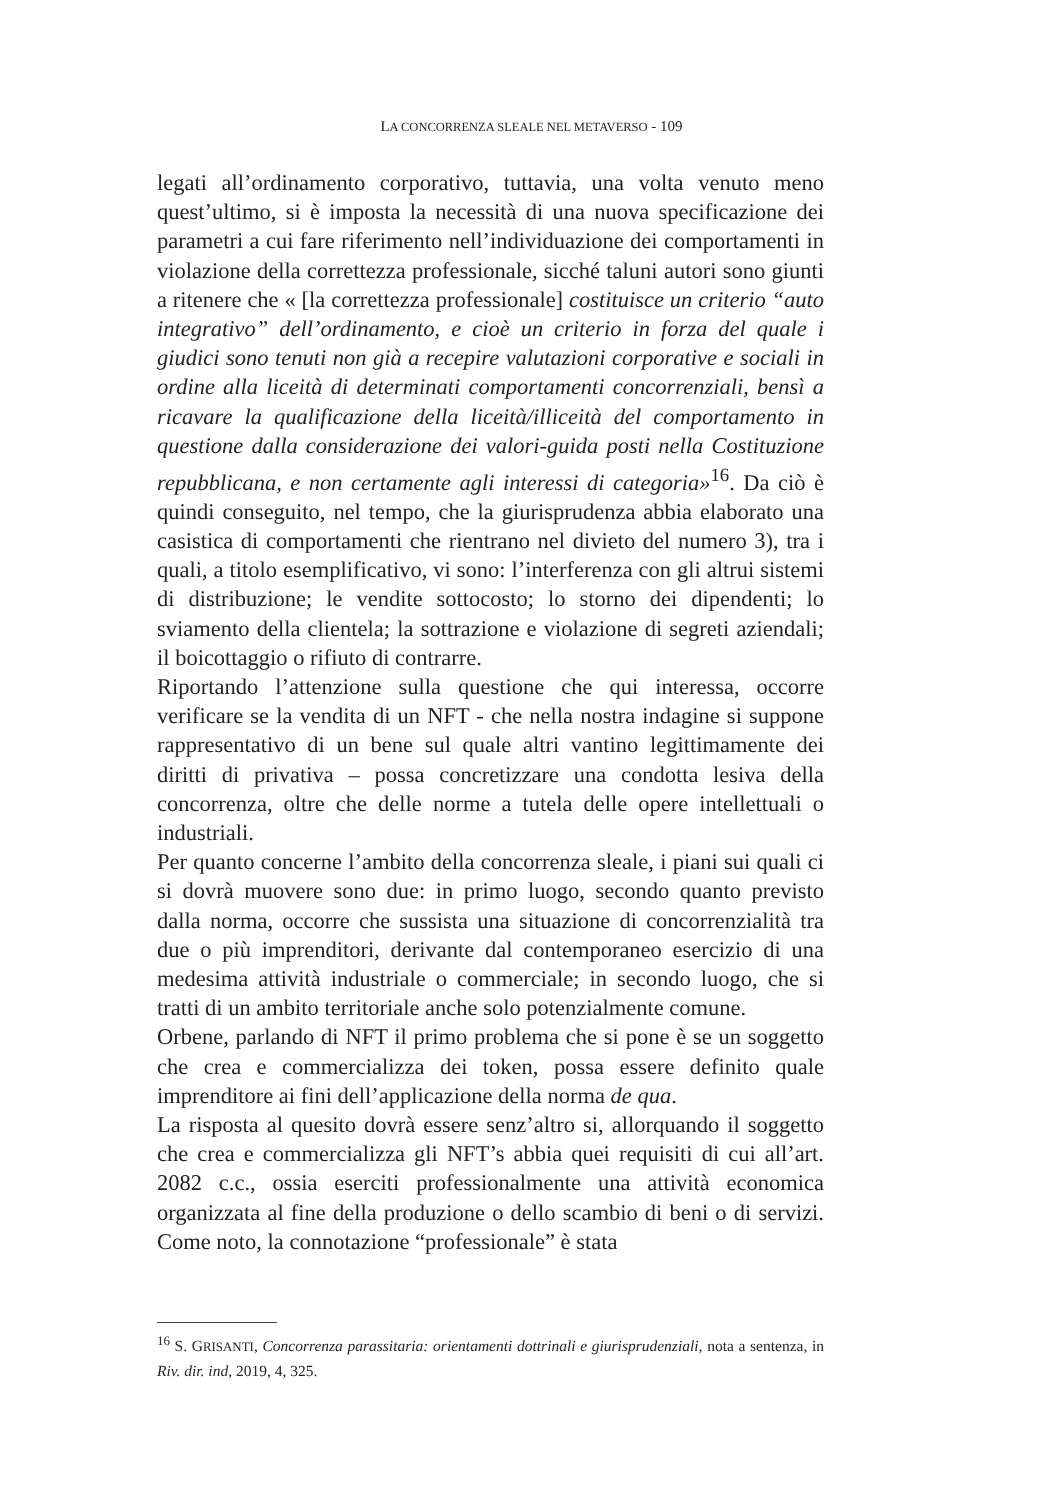LA CONCORRENZA SLEALE NEL METAVERSO - 109
legati all’ordinamento corporativo, tuttavia, una volta venuto meno quest’ultimo, si è imposta la necessità di una nuova specificazione dei parametri a cui fare riferimento nell’individuazione dei comportamenti in violazione della correttezza professionale, sicché taluni autori sono giunti a ritenere che « [la correttezza professionale] costituisce un criterio “auto integrativo” dell’ordinamento, e cioè un criterio in forza del quale i giudici sono tenuti non già a recepire valutazioni corporative e sociali in ordine alla liceità di determinati comportamenti concorrenziali, bensì a ricavare la qualificazione della liceità/illiceità del comportamento in questione dalla considerazione dei valori-guida posti nella Costituzione repubblicana, e non certamente agli interessi di categoria»<sup>16</sup>. Da ciò è quindi conseguito, nel tempo, che la giurisprudenza abbia elaborato una casistica di comportamenti che rientrano nel divieto del numero 3), tra i quali, a titolo esemplificativo, vi sono: l’interferenza con gli altrui sistemi di distribuzione; le vendite sottocosto; lo storno dei dipendenti; lo sviamento della clientela; la sottrazione e violazione di segreti aziendali; il boicottaggio o rifiuto di contrarre.
Riportando l’attenzione sulla questione che qui interessa, occorre verificare se la vendita di un NFT - che nella nostra indagine si suppone rappresentativo di un bene sul quale altri vantino legittimamente dei diritti di privativa – possa concretizzare una condotta lesiva della concorrenza, oltre che delle norme a tutela delle opere intellettuali o industriali.
Per quanto concerne l’ambito della concorrenza sleale, i piani sui quali ci si dovrà muovere sono due: in primo luogo, secondo quanto previsto dalla norma, occorre che sussista una situazione di concorrenzialità tra due o più imprenditori, derivante dal contemporaneo esercizio di una medesima attività industriale o commerciale; in secondo luogo, che si tratti di un ambito territoriale anche solo potenzialmente comune.
Orbene, parlando di NFT il primo problema che si pone è se un soggetto che crea e commercializza dei token, possa essere definito quale imprenditore ai fini dell’applicazione della norma de qua.
La risposta al quesito dovrà essere senz’altro si, allorquando il soggetto che crea e commercializza gli NFT’s abbia quei requisiti di cui all’art. 2082 c.c., ossia eserciti professionalmente una attività economica organizzata al fine della produzione o dello scambio di beni o di servizi. Come noto, la connotazione “professionale” è stata
<sup>16</sup> S. GRISANTI, Concorrenza parassitaria: orientamenti dottrinali e giurisprudenziali, nota a sentenza, in Riv. dir. ind, 2019, 4, 325.